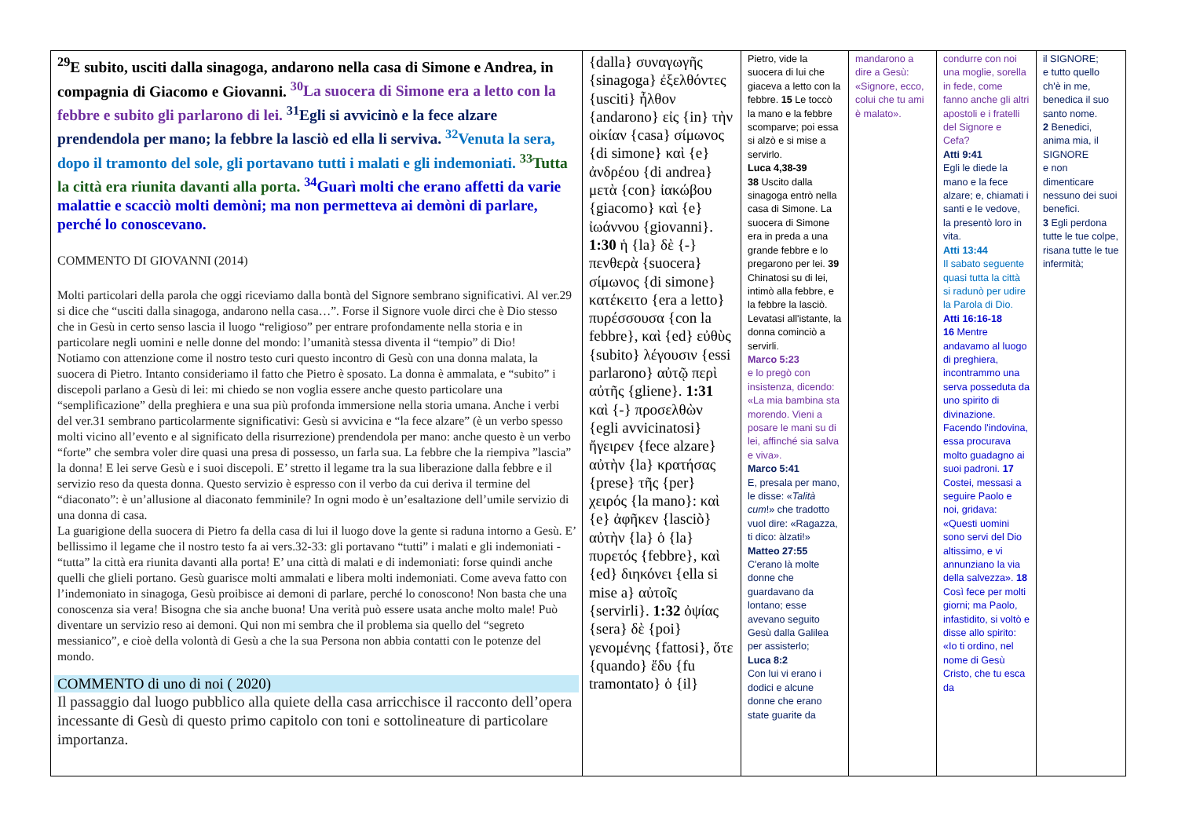| <sup>29</sup> E subito, usciti dalla sinagoga, andarono nella casa di Simone e Andrea, in compagnia di Giacomo e Giovanni. <sup>30</sup>La suocera di Simone era a letto con la febbre e subito gli parlarono di lei. <sup>31</sup>Egli si avvicinò e la fece alzare prendendola per mano; la febbre la lasciò ed ella li serviva. <sup>32</sup>Venuta la sera, dopo il tramonto del sole, gli portavano tutti i malati e gli indemoniati. <sup>33</sup>Tutta la città era riunita davanti alla porta. <sup>34</sup>Guarì molti che erano affetti da varie malattie e scacciò molti demòni; ma non permetteva ai demòni di parlare, perché lo conoscevano. COMMENTO DI GIOVANNI (2014) Molti particolari della parola che oggi riceviamo dalla bontà del Signore sembrano significativi. Al ver.29 si dice che “usciti dalla sinagoga, andarono nella casa…”. Forse il Signore vuole dirci che è Dio stesso che in Gesù in certo senso lascia il luogo “religioso” per entrare profondamente nella storia e in particolare negli uomini e nelle donne del mondo: l’umanità stessa diventa il “tempio” di Dio! Notiamo con attenzione come il nostro testo curi questo incontro di Gesù con una donna malata, la suocera di Pietro. Intanto consideriamo il fatto che Pietro è sposato. La donna è ammalata, e “subito” i discepoli parlano a Gesù di lei: mi chiedo se non voglia essere anche questo particolare una “semplificazione” della preghiera e una sua più profonda immersione nella storia umana. Anche i verbi del ver.31 sembrano particolarmente significativi: Gesù si avvicina e “la fece alzare” (è un verbo spesso molti vicino all’evento e al significato della risurrezione) prendendola per mano: anche questo è un verbo “forte” che sembra voler dire quasi una presa di possesso, un farla sua. La febbre che la riempiva ”lascia” la donna! E lei serve Gesù e i suoi discepoli. E’ stretto il legame tra la sua liberazione dalla febbre e il servizio reso da questa donna. Questo servizio è espresso con il verbo da cui deriva il termine del “diaconato”: è un’allusione al diaconato femminile? In ogni modo è un’esaltazione dell’umile servizio di una donna di casa. La guarigione della suocera di Pietro fa della casa di lui il luogo dove la gente si raduna intorno a Gesù. E’ bellissimo il legame che il nostro testo fa ai vers.32-33: gli portavano “tutti” i malati e gli indemoniati - “tutta” la città era riunita davanti alla porta! E’ una città di malati e di indemoniati: forse quindi anche quelli che glieli portano. Gesù guarisce molti ammalati e libera molti indemoniati. Come aveva fatto con l’indemoniato in sinagoga, Gesù proibisce ai demoni di parlare, perché lo conoscono! Non basta che una conoscenza sia vera! Bisogna che sia anche buona! Una verità può essere usata anche molto male! Può diventare un servizio reso ai demoni. Qui non mi sembra che il problema sia quello del “segreto messianico”, e cioè della volontà di Gesù a che la sua Persona non abbia contatti con le potenze del mondo. COMMENTO di uno di noi ( 2020) Il passaggio dal luogo pubblico alla quiete della casa arricchisce il racconto dell’opera incessante di Gesù di questo primo capitolo con toni e sottolineature di particolare importanza. | {dalla} συναγωγῆς {sinagoga} ἐξελθόντες {usciti} ἦλθον {andarono} εἰς {in} τὴν οἰκίαν {casa} σίμωνος {di simone} καὶ {e} ἀνδρέου {di andrea} μετὰ {con} ἰακώβου {giacomo} καὶ {e} ἰωάννου {giovanni}. 1:30 ἡ {la} δὲ {-} πενθερὰ {suocera} σίμωνος {di simone} κατέκειτο {era a letto} πυρέσσουσα {con la febbre}, καὶ {ed} εὐθὺς {subito} λέγουσιν {essi parlarono} αὐτῷ περὶ αὐτῆς {gliene}. 1:31 καὶ {-} προσελθὼν {egli avvicinatosi} ἤγειρεν {fece alzare} αὐτὴν {la} κρατήσας {prese} τῆς {per} χειρός {la mano}: καὶ {e} ἀφῆκεν {lasciò} αὐτὴν {la} ὁ {la} πυρετός {febbre}, καὶ {ed} διηκόνει {ella si mise a} αὐτοῖς {servirli}. 1:32 ὀψίας {sera} δὲ {poi} γενομένης {fattosi}, ὅτε {quando} ἔδυ {fu tramontato} ὁ {il} | Pietro, vide la suocera di lui che giaceva a letto con la febbre. 15 Le toccò la mano e la febbre scomparve; poi essa si alzò e si mise a servirlo. Luca 4,38-39 38 Uscito dalla sinagoga entrò nella casa di Simone. La suocera di Simone era in preda a una grande febbre e lo pregarono per lei. 39 Chinatosi su di lei, intimò alla febbre, e la febbre la lasciò. Levatasi all'istante, la donna cominciò a servirli. Marco 5:23 e lo pregò con insistenza, dicendo: «La mia bambina sta morendo. Vieni a posare le mani su di lei, affinché sia salva e viva». Marco 5:41 E, presala per mano, le disse: « Talità cum !» che tradotto vuol dire: «Ragazza, ti dico: àlzati!» Matteo 27:55 C'erano là molte donne che guardavano da lontano; esse avevano seguito Gesù dalla Galilea per assisterlo; Luca 8:2 Con lui vi erano i dodici e alcune donne che erano state guarite da | mandarono a dire a Gesù: «Signore, ecco, colui che tu ami è malato». | condurre con noi una moglie, sorella in fede, come fanno anche gli altri apostoli e i fratelli del Signore e Cefa? Atti 9:41 Egli le diede la mano e la fece alzare; e, chiamati i santi e le vedove, la presentò loro in vita. Atti 13:44 Il sabato seguente quasi tutta la città si radunò per udire la Parola di Dio. Atti 16:16-18 16 Mentre andavamo al luogo di preghiera, incontrammo una serva posseduta da uno spirito di divinazione. Facendo l'indovina, essa procurava molto guadagno ai suoi padroni. 17 Costei, messasi a seguire Paolo e noi, gridava: «Questi uomini sono servi del Dio altissimo, e vi annunziano la via della salvezza». 18 Così fece per molti giorni; ma Paolo, infastidito, si voltò e disse allo spirito: «Io ti ordino, nel nome di Gesù Cristo, che tu esca da | il SIGNORE; e tutto quello ch'è in me, benedica il suo santo nome. 2 Benedici, anima mia, il SIGNORE e non dimenticare nessuno dei suoi benefici. 3 Egli perdona tutte le tue colpe, risana tutte le tue infermità; |